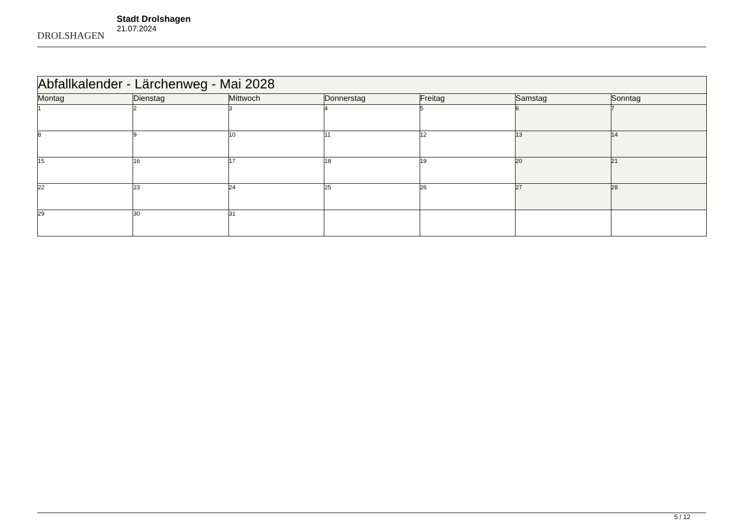DROLSHAGEN
Stadt Drolshagen
21.07.2024
| Abfallkalender - Lärchenweg - Mai 2028 | | | | | | |
| --- | --- | --- | --- | --- | --- | --- |
| Montag | Dienstag | Mittwoch | Donnerstag | Freitag | Samstag | Sonntag |
| 1 | 2 | 3 | 4 | 5 | 6 | 7 |
| 8 | 9 | 10 | 11 | 12 | 13 | 14 |
| 15 | 16 | 17 | 18 | 19 | 20 | 21 |
| 22 | 23 | 24 | 25 | 26 | 27 | 28 |
| 29 | 30 | 31 | | | | |
5 / 12